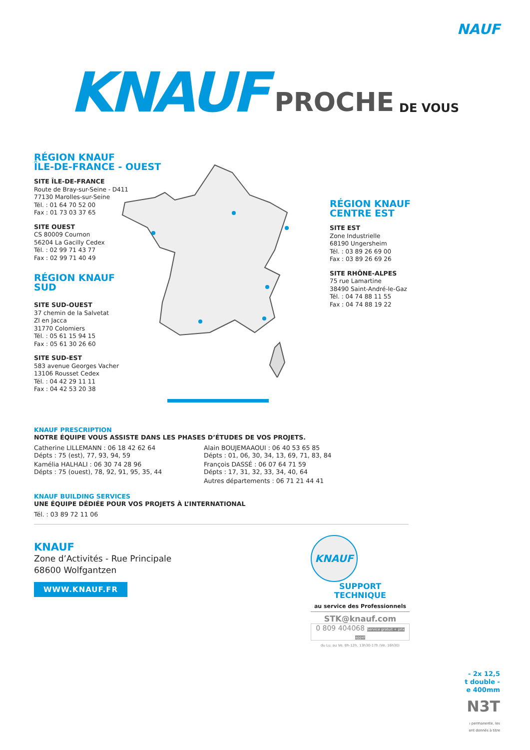NAUF
KNAUF
PROCHE
DE VOUS
RÉGION KNAUF
ÎLE-DE-FRANCE - OUEST
SITE ÎLE-DE-FRANCE
Route de Bray-sur-Seine - D411
77130 Marolles-sur-Seine
Tél. : 01 64 70 52 00
Fax : 01 73 03 37 65
SITE OUEST
CS 80009 Cournon
56204 La Gacilly Cedex
Tél. : 02 99 71 43 77
Fax : 02 99 71 40 49
RÉGION KNAUF
SUD
SITE SUD-OUEST
37 chemin de la Salvetat
ZI en Jacca
31770 Colomiers
Tél. : 05 61 15 94 15
Fax : 05 61 30 26 60
SITE SUD-EST
583 avenue Georges Vacher
13106 Rousset Cedex
Tél. : 04 42 29 11 11
Fax : 04 42 53 20 38
RÉGION KNAUF
CENTRE EST
SITE EST
Zone Industrielle
68190 Ungersheim
Tél. : 03 89 26 69 00
Fax : 03 89 26 69 26
SITE RHÔNE-ALPES
75 rue Lamartine
38490 Saint-André-le-Gaz
Tél. : 04 74 88 11 55
Fax : 04 74 88 19 22
KNAUF PRESCRIPTION
NOTRE ÉQUIPE VOUS ASSISTE DANS LES PHASES D’ÉTUDES DE VOS PROJETS.
Catherine LILLEMANN : 06 18 42 62 64
Dépts : 75 (est), 77, 93, 94, 59
Kamélia HALHALI : 06 30 74 28 96
Dépts : 75 (ouest), 78, 92, 91, 95, 35, 44
Alain BOUJEMAAOUI : 06 40 53 65 85
Dépts : 01, 06, 30, 34, 13, 69, 71, 83, 84
François DASSÉ : 06 07 64 71 59
Dépts : 17, 31, 32, 33, 34, 40, 64
Autres départements : 06 71 21 44 41
KNAUF BUILDING SERVICES
UNE ÉQUIPE DÉDIÉE POUR VOS PROJETS À L’INTERNATIONAL
Tél. : 03 89 72 11 06
KNAUF
Zone d’Activités - Rue Principale
68600 Wolfgantzen
WWW.KNAUF.FR
KNAUF
SUPPORT
TECHNIQUE
au service des Professionnels
STK@knauf.com
0 809 404068 Service gratuit + prix appel
du Lu. au Ve. 8h-12h, 13h30-17h (Ve. 16h30)
- 2x 12,5
t double -
e 400mm
N3T
ı permanente, les
ont donnés à titre